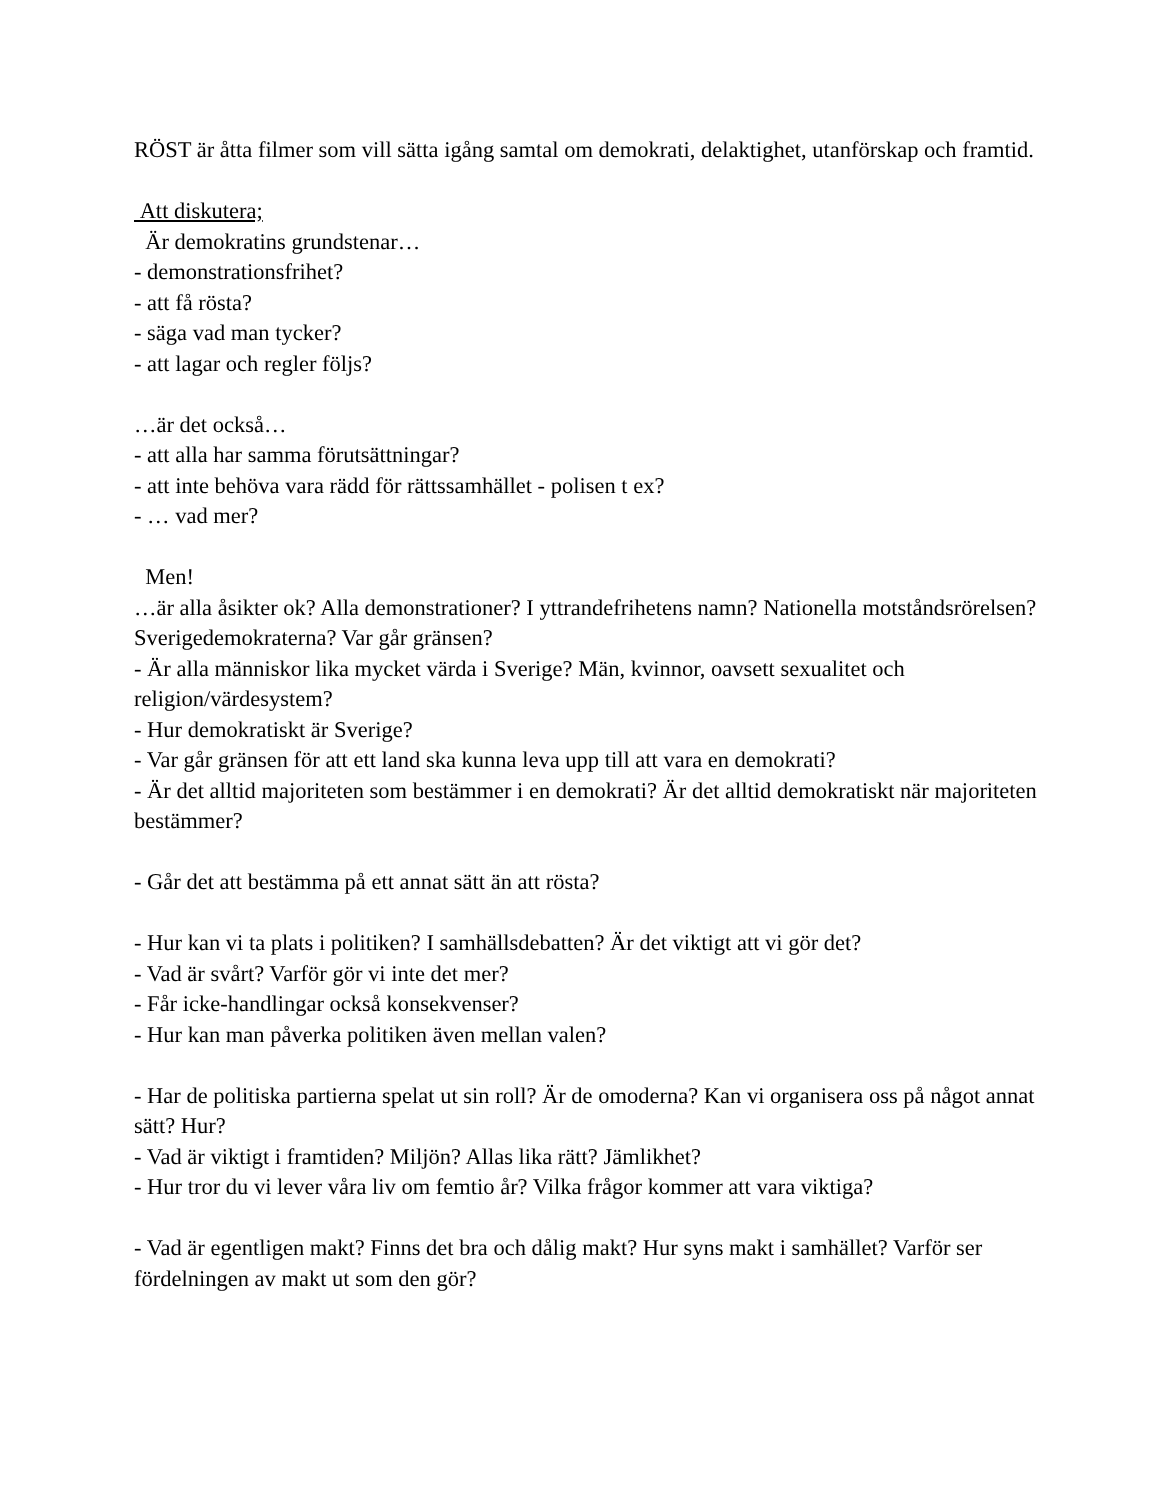RÖST är åtta filmer som vill sätta igång samtal om demokrati, delaktighet, utanförskap och framtid.
Att diskutera;
Är demokratins grundstenar…
- demonstrationsfrihet?
- att få rösta?
- säga vad man tycker?
- att lagar och regler följs?
…är det också…
- att alla har samma förutsättningar?
- att inte behöva vara rädd för rättssamhället - polisen t ex?
- … vad mer?
Men!
…är alla åsikter ok? Alla demonstrationer? I yttrandefrihetens namn? Nationella motståndsrörelsen? Sverigedemokraterna? Var går gränsen?
- Är alla människor lika mycket värda i Sverige? Män, kvinnor, oavsett sexualitet och religion/värdesystem?
- Hur demokratiskt är Sverige?
- Var går gränsen för att ett land ska kunna leva upp till att vara en demokrati?
- Är det alltid majoriteten som bestämmer i en demokrati? Är det alltid demokratiskt när majoriteten bestämmer?
- Går det att bestämma på ett annat sätt än att rösta?
- Hur kan vi ta plats i politiken? I samhällsdebatten? Är det viktigt att vi gör det?
- Vad är svårt? Varför gör vi inte det mer?
- Får icke-handlingar också konsekvenser?
- Hur kan man påverka politiken även mellan valen?
- Har de politiska partierna spelat ut sin roll? Är de omoderna? Kan vi organisera oss på något annat sätt? Hur?
- Vad är viktigt i framtiden? Miljön? Allas lika rätt? Jämlikhet?
- Hur tror du vi lever våra liv om femtio år? Vilka frågor kommer att vara viktiga?
- Vad är egentligen makt? Finns det bra och dålig makt? Hur syns makt i samhället? Varför ser fördelningen av makt ut som den gör?